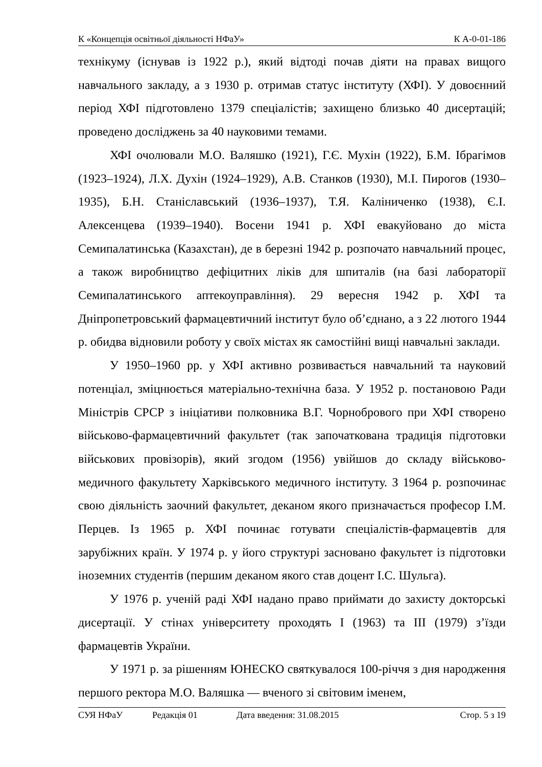К «Концепція освітньої діяльності НФаУ» К А-0-01-186
технікуму (існував із 1922 р.), який відтоді почав діяти на правах вищого навчального закладу, а з 1930 р. отримав статус інституту (ХФІ). У довоєнний період ХФІ підготовлено 1379 спеціалістів; захищено близько 40 дисертацій; проведено досліджень за 40 науковими темами.
ХФІ очолювали М.О. Валяшко (1921), Г.Є. Мухін (1922), Б.М. Ібрагімов (1923–1924), Л.Х. Духін (1924–1929), А.В. Станков (1930), М.І. Пирогов (1930–1935), Б.Н. Станіславський (1936–1937), Т.Я. Каліниченко (1938), Є.І. Алексенцева (1939–1940). Восени 1941 р. ХФІ евакуйовано до міста Семипалатинська (Казахстан), де в березні 1942 р. розпочато навчальний процес, а також виробництво дефіцитних ліків для шпиталів (на базі лабораторії Семипалатинського аптекоуправління). 29 вересня 1942 р. ХФІ та Дніпропетровський фармацевтичний інститут було об’єднано, а з 22 лютого 1944 р. обидва відновили роботу у своїх містах як самостійні вищі навчальні заклади.
У 1950–1960 рр. у ХФІ активно розвивається навчальний та науковий потенціал, зміцнюється матеріально-технічна база. У 1952 р. постановою Ради Міністрів СРСР з ініціативи полковника В.Г. Чорнобрового при ХФІ створено військово-фармацевтичний факультет (так започаткована традиція підготовки військових провізорів), який згодом (1956) увійшов до складу військово-медичного факультету Харківського медичного інституту. З 1964 р. розпочинає свою діяльність заочний факультет, деканом якого призначається професор І.М. Перцев. Із 1965 р. ХФІ починає готувати спеціалістів-фармацевтів для зарубіжних країн. У 1974 р. у його структурі засновано факультет із підготовки іноземних студентів (першим деканом якого став доцент І.С. Шульга).
У 1976 р. ученій раді ХФІ надано право приймати до захисту докторські дисертації. У стінах університету проходять І (1963) та ІІІ (1979) з’їзди фармацевтів України.
У 1971 р. за рішенням ЮНЕСКО святкувалося 100-річчя з дня народження першого ректора М.О. Валяшка — вченого зі світовим іменем,
СУЯ НФаУ Редакція 01 Дата введення: 31.08.2015 Стор. 5 з 19